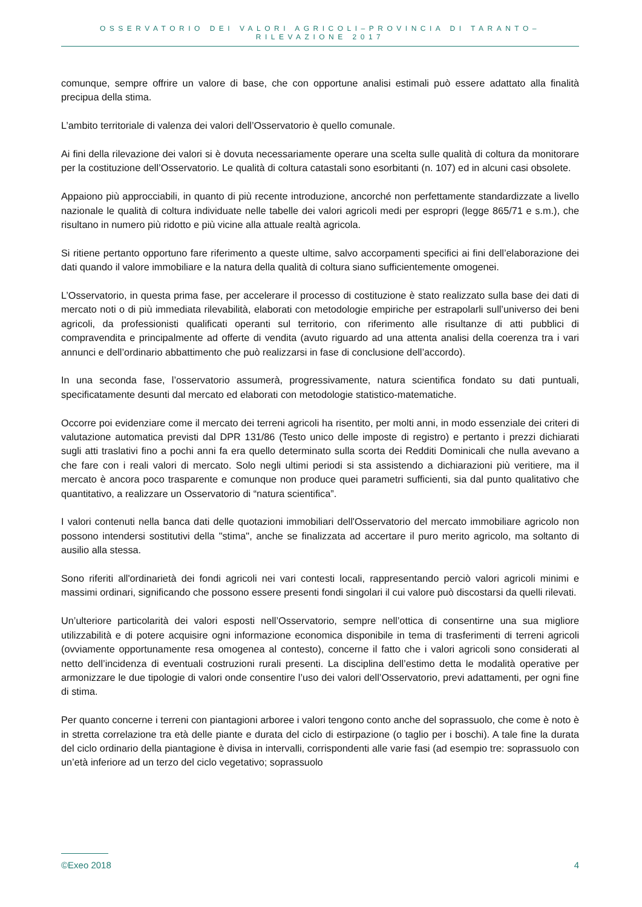OSSERVATORIO DEI VALORI AGRICOLI–PROVINCIA DI TARANTO–RILEVAZIONE 2017
comunque, sempre offrire un valore di base, che con opportune analisi estimali può essere adattato alla finalità precipua della stima.
L’ambito territoriale di valenza dei valori dell’Osservatorio è quello comunale.
Ai fini della rilevazione dei valori si è dovuta necessariamente operare una scelta sulle qualità di coltura da monitorare per la costituzione dell’Osservatorio. Le qualità di coltura catastali sono esorbitanti (n. 107) ed in alcuni casi obsolete.
Appaiono più approcciabili, in quanto di più recente introduzione, ancorché non perfettamente standardizzate a livello nazionale le qualità di coltura individuate nelle tabelle dei valori agricoli medi per espropri (legge 865/71 e s.m.), che risultano in numero più ridotto e più vicine alla attuale realtà agricola.
Si ritiene pertanto opportuno fare riferimento a queste ultime, salvo accorpamenti specifici ai fini dell’elaborazione dei dati quando il valore immobiliare e la natura della qualità di coltura siano sufficientemente omogenei.
L’Osservatorio, in questa prima fase, per accelerare il processo di costituzione è stato realizzato sulla base dei dati di mercato noti o di più immediata rilevabilità, elaborati con metodologie empiriche per estrapolarli sull’universo dei beni agricoli, da professionisti qualificati operanti sul territorio, con riferimento alle risultanze di atti pubblici di compravendita e principalmente ad offerte di vendita (avuto riguardo ad una attenta analisi della coerenza tra i vari annunci e dell’ordinario abbattimento che può realizzarsi in fase di conclusione dell’accordo).
In una seconda fase, l’osservatorio assumerà, progressivamente, natura scientifica fondato su dati puntuali, specificatamente desunti dal mercato ed elaborati con metodologie statistico-matematiche.
Occorre poi evidenziare come il mercato dei terreni agricoli ha risentito, per molti anni, in modo essenziale dei criteri di valutazione automatica previsti dal DPR 131/86 (Testo unico delle imposte di registro) e pertanto i prezzi dichiarati sugli atti traslativi fino a pochi anni fa era quello determinato sulla scorta dei Redditi Dominicali che nulla avevano a che fare con i reali valori di mercato. Solo negli ultimi periodi si sta assistendo a dichiarazioni più veritiere, ma il mercato è ancora poco trasparente e comunque non produce quei parametri sufficienti, sia dal punto qualitativo che quantitativo, a realizzare un Osservatorio di “natura scientifica”.
I valori contenuti nella banca dati delle quotazioni immobiliari dell'Osservatorio del mercato immobiliare agricolo non possono intendersi sostitutivi della "stima", anche se finalizzata ad accertare il puro merito agricolo, ma soltanto di ausilio alla stessa.
Sono riferiti all'ordinarietà dei fondi agricoli nei vari contesti locali, rappresentando perciò valori agricoli minimi e massimi ordinari, significando che possono essere presenti fondi singolari il cui valore può discostarsi da quelli rilevati.
Un’ulteriore particolarità dei valori esposti nell’Osservatorio, sempre nell’ottica di consentirne una sua migliore utilizzabilità e di potere acquisire ogni informazione economica disponibile in tema di trasferimenti di terreni agricoli (ovviamente opportunamente resa omogenea al contesto), concerne il fatto che i valori agricoli sono considerati al netto dell’incidenza di eventuali costruzioni rurali presenti. La disciplina dell’estimo detta le modalità operative per armonizzare le due tipologie di valori onde consentire l’uso dei valori dell’Osservatorio, previ adattamenti, per ogni fine di stima.
Per quanto concerne i terreni con piantagioni arboree i valori tengono conto anche del soprassuolo, che come è noto è in stretta correlazione tra età delle piante e durata del ciclo di estirpazione (o taglio per i boschi). A tale fine la durata del ciclo ordinario della piantagione è divisa in intervalli, corrispondenti alle varie fasi (ad esempio tre: soprassuolo con un’età inferiore ad un terzo del ciclo vegetativo; soprassuolo
©Exeo 2018 4